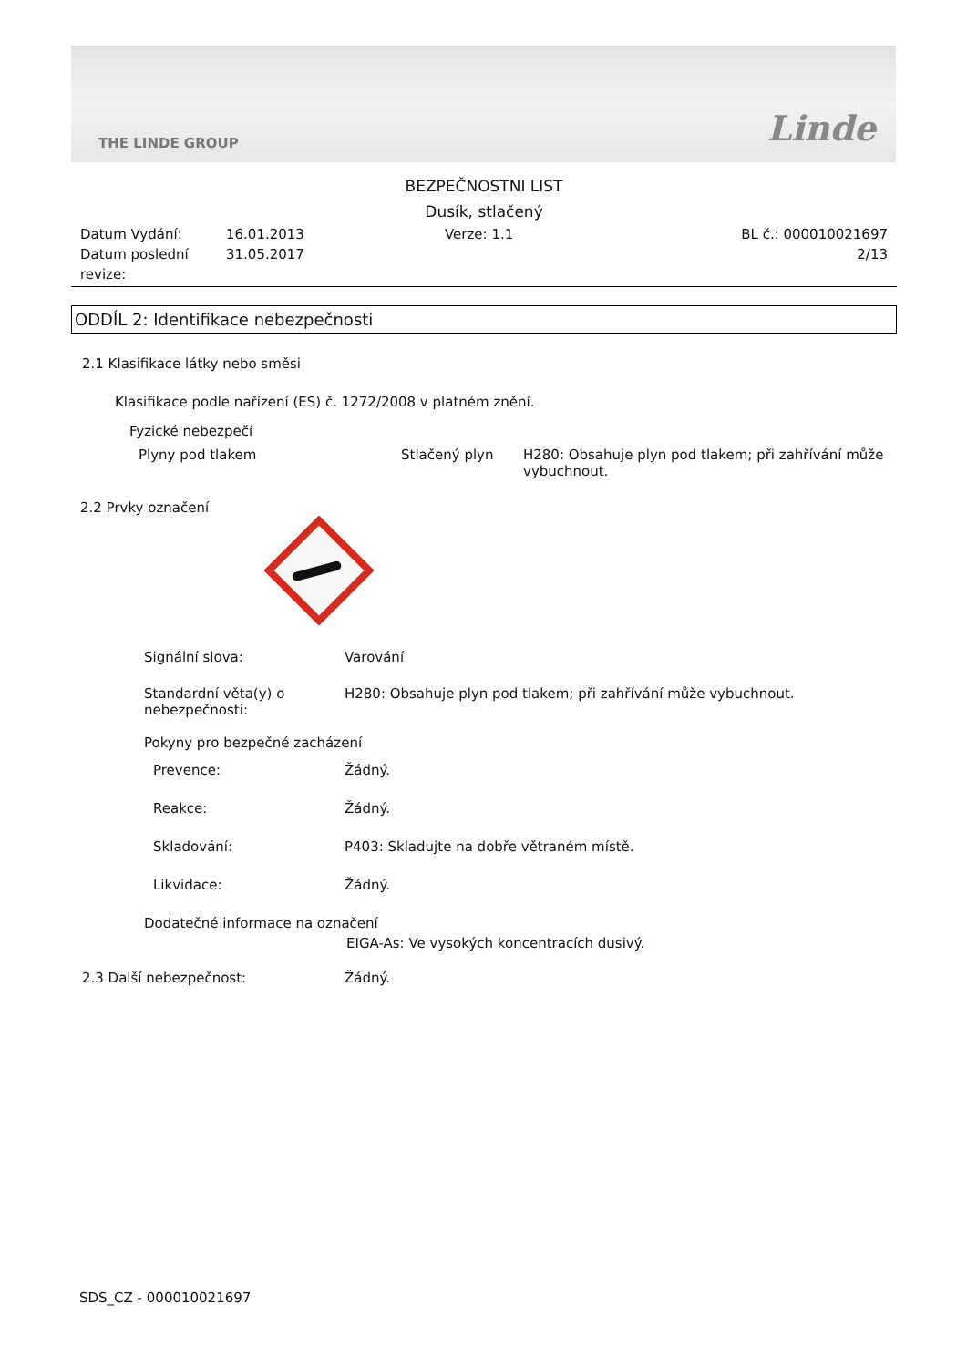THE LINDE GROUP Linde
BEZPEČNOSTNI LIST
Dusík, stlačený
Datum Vydání:
Datum poslední revize:
16.01.2013
31.05.2017
Verze: 1.1 BL č.: 000010021697
2/13
ODDÍL 2: Identifikace nebezpečnosti
2.1 Klasifikace látky nebo směsi
Klasifikace podle nařízení (ES) č. 1272/2008 v platném znění.
Fyzické nebezpečí
Plyny pod tlakem Stlačený plyn H280: Obsahuje plyn pod tlakem; při zahřívání může vybuchnout.
2.2 Prvky označení
Signální slova: Varování
Standardní věta(y) o nebezpečnosti:
H280: Obsahuje plyn pod tlakem; při zahřívání může vybuchnout.
Pokyny pro bezpečné zacházení
Prevence: Žádný.
Reakce: Žádný.
Skladování: P403: Skladujte na dobře větraném místě.
Likvidace: Žádný.
Dodatečné informace na označení
EIGA-As: Ve vysokých koncentracích dusivý.
2.3 Další nebezpečnost: Žádný.
SDS_CZ - 000010021697